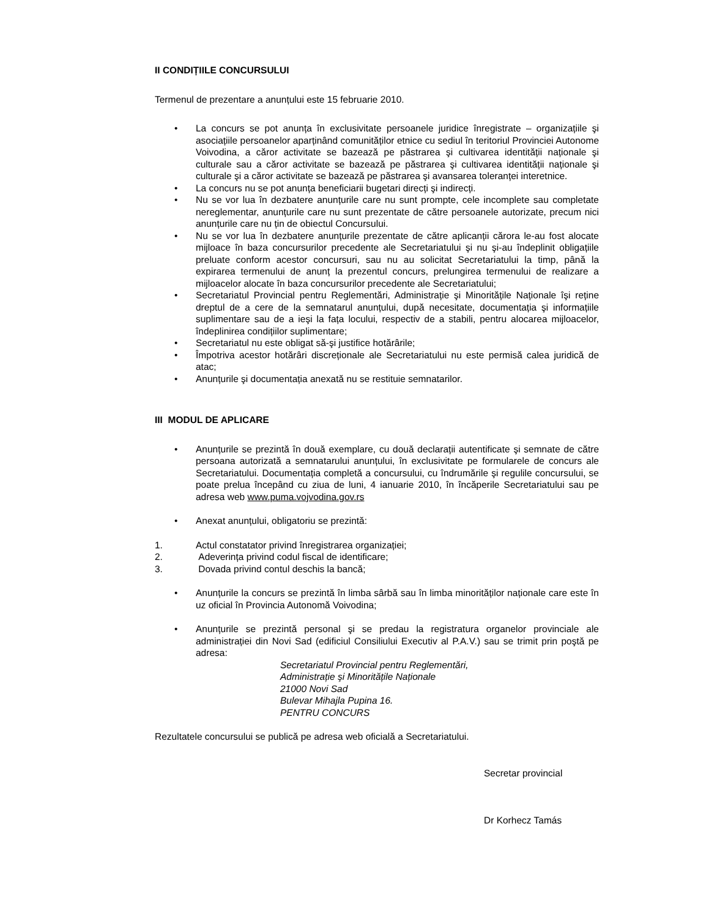II CONDIȚIILE CONCURSULUI
Termenul de prezentare a anunțului este 15 februarie 2010.
• La concurs se pot anunța în exclusivitate persoanele juridice înregistrate – organizațiile şi asociațiile persoanelor aparținând comunităților etnice cu sediul în teritoriul Provinciei Autonome Voivodina, a căror activitate se bazează pe păstrarea şi cultivarea identității naționale şi culturale sau a căror activitate se bazează pe păstrarea şi cultivarea identității naționale şi culturale şi a căror activitate se bazează pe păstrarea şi avansarea toleranței interetnice.
• La concurs nu se pot anunța beneficiarii bugetari direcți şi indirecți.
• Nu se vor lua în dezbatere anunțurile care nu sunt prompte, cele incomplete sau completate nereglementar, anunțurile care nu sunt prezentate de către persoanele autorizate, precum nici anunțurile care nu țin de obiectul Concursului.
• Nu se vor lua în dezbatere anunțurile prezentate de către aplicanții cărora le-au fost alocate mijloace în baza concursurilor precedente ale Secretariatului şi nu şi-au îndeplinit obligațiile preluate conform acestor concursuri, sau nu au solicitat Secretariatului la timp, până la expirarea termenului de anunț la prezentul concurs, prelungirea termenului de realizare a mijloacelor alocate în baza concursurilor precedente ale Secretariatului;
• Secretariatul Provincial pentru Reglementări, Administrație şi Minoritățile Naționale îşi reține dreptul de a cere de la semnatarul anunțului, după necesitate, documentația şi informațiile suplimentare sau de a ieşi la fața locului, respectiv de a stabili, pentru alocarea mijloacelor, îndeplinirea condițiilor suplimentare;
• Secretariatul nu este obligat să-şi justifice hotărârile;
• Împotriva acestor hotărâri discreționale ale Secretariatului nu este permisă calea juridică de atac;
• Anunțurile şi documentația anexată nu se restituie semnatarilor.
III MODUL DE APLICARE
• Anunțurile se prezintă în două exemplare, cu două declarații autentificate şi semnate de către persoana autorizată a semnatarului anunțului, în exclusivitate pe formularele de concurs ale Secretariatului. Documentația completă a concursului, cu îndrumările şi regulile concursului, se poate prelua începând cu ziua de luni, 4 ianuarie 2010, în încăperile Secretariatului sau pe adresa web www.puma.vojvodina.gov.rs
• Anexat anunțului, obligatoriu se prezintă:
1. Actul constatator privind înregistrarea organizației;
2. Adeverința privind codul fiscal de identificare;
3. Dovada privind contul deschis la bancă;
• Anunțurile la concurs se prezintă în limba sârbă sau în limba minorităților naționale care este în uz oficial în Provincia Autonomă Voivodina;
• Anunțurile se prezintă personal şi se predau la registratura organelor provinciale ale administrației din Novi Sad (edificiul Consiliului Executiv al P.A.V.) sau se trimit prin poştă pe adresa:
Secretariatul Provincial pentru Reglementări,
Administrație şi Minoritățile Naționale
21000 Novi Sad
Bulevar Mihajla Pupina 16.
PENTRU CONCURS
Rezultatele concursului se publică pe adresa web oficială a Secretariatului.
Secretar provincial
Dr Korhecz Tamás